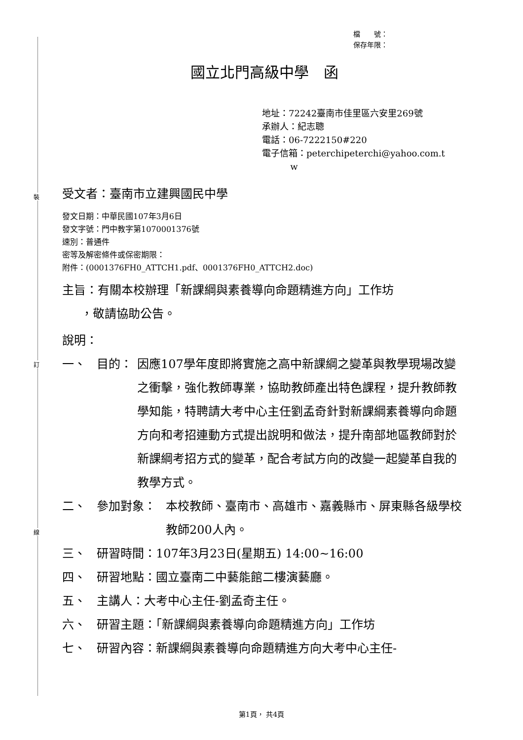裝
訂
線
檔　　號：
保存年限：
國立北門高級中學　函
地址：72242臺南市佳里區六安里269號
承辦人：紀志聰
電話：06-7222150#220
電子信箱：peterchipeterchi@yahoo.com.t
w
受文者：臺南市立建興國民中學
發文日期：中華民國107年3月6日
發文字號：門中教字第1070001376號
速別：普通件
密等及解密條件或保密期限：
附件：(0001376FH0_ATTCH1.pdf、0001376FH0_ATTCH2.doc)
主旨：有關本校辦理「新課綱與素養導向命題精進方向」工作坊
，敬請協助公告。
說明：
一、 目的： 因應107學年度即將實施之高中新課綱之變革與教學現場改變之衝擊，強化教師專業，協助教師產出特色課程，提升教師教學知能，特聘請大考中心主任劉孟奇針對新課綱素養導向命題方向和考招連動方式提出說明和做法，提升南部地區教師對於新課綱考招方式的變革，配合考試方向的改變一起變革自我的教學方式。
二、 參加對象： 本校教師、臺南市、高雄市、嘉義縣市、屏東縣各級學校教師200人內。
三、 研習時間：107年3月23日(星期五) 14:00~16:00
四、 研習地點：國立臺南二中藝能館二樓演藝廳。
五、 主講人：大考中心主任-劉孟奇主任。
六、 研習主題：「新課綱與素養導向命題精進方向」工作坊
七、 研習內容：新課綱與素養導向命題精進方向大考中心主任-
第1頁， 共4頁